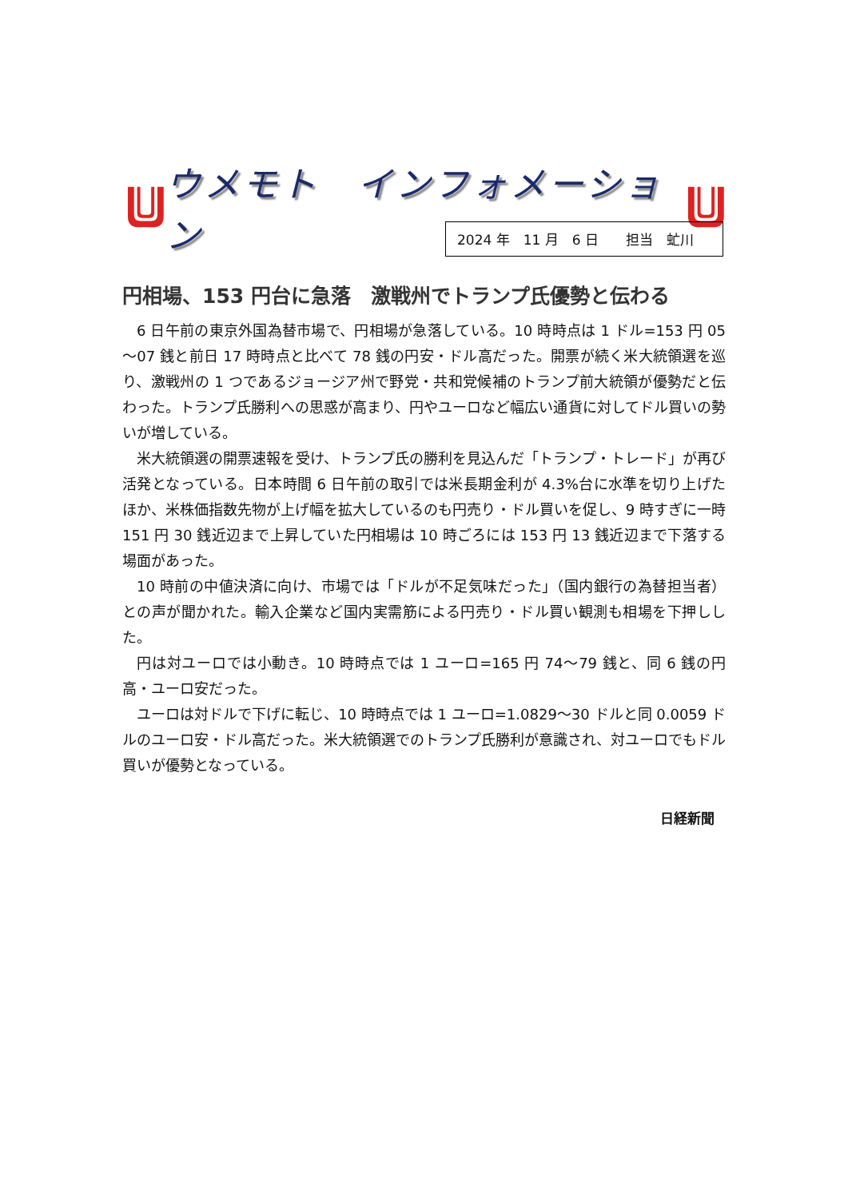ウメモト　インフォメーション
2024 年　11 月　6 日　　担当　虻川
円相場、153 円台に急落　激戦州でトランプ氏優勢と伝わる
6 日午前の東京外国為替市場で、円相場が急落している。10 時時点は 1 ドル=153 円 05～07 銭と前日 17 時時点と比べて 78 銭の円安・ドル高だった。開票が続く米大統領選を巡り、激戦州の 1 つであるジョージア州で野党・共和党候補のトランプ前大統領が優勢だと伝わった。トランプ氏勝利への思惑が高まり、円やユーロなど幅広い通貨に対してドル買いの勢いが増している。
米大統領選の開票速報を受け、トランプ氏の勝利を見込んだ「トランプ・トレード」が再び活発となっている。日本時間 6 日午前の取引では米長期金利が 4.3%台に水準を切り上げたほか、米株価指数先物が上げ幅を拡大しているのも円売り・ドル買いを促し、9 時すぎに一時 151 円 30 銭近辺まで上昇していた円相場は 10 時ごろには 153 円 13 銭近辺まで下落する場面があった。
10 時前の中値決済に向け、市場では「ドルが不足気味だった」（国内銀行の為替担当者）との声が聞かれた。輸入企業など国内実需筋による円売り・ドル買い観測も相場を下押しした。
円は対ユーロでは小動き。10 時時点では 1 ユーロ=165 円 74～79 銭と、同 6 銭の円高・ユーロ安だった。
ユーロは対ドルで下げに転じ、10 時時点では 1 ユーロ=1.0829～30 ドルと同 0.0059 ドルのユーロ安・ドル高だった。米大統領選でのトランプ氏勝利が意識され、対ユーロでもドル買いが優勢となっている。
日経新聞